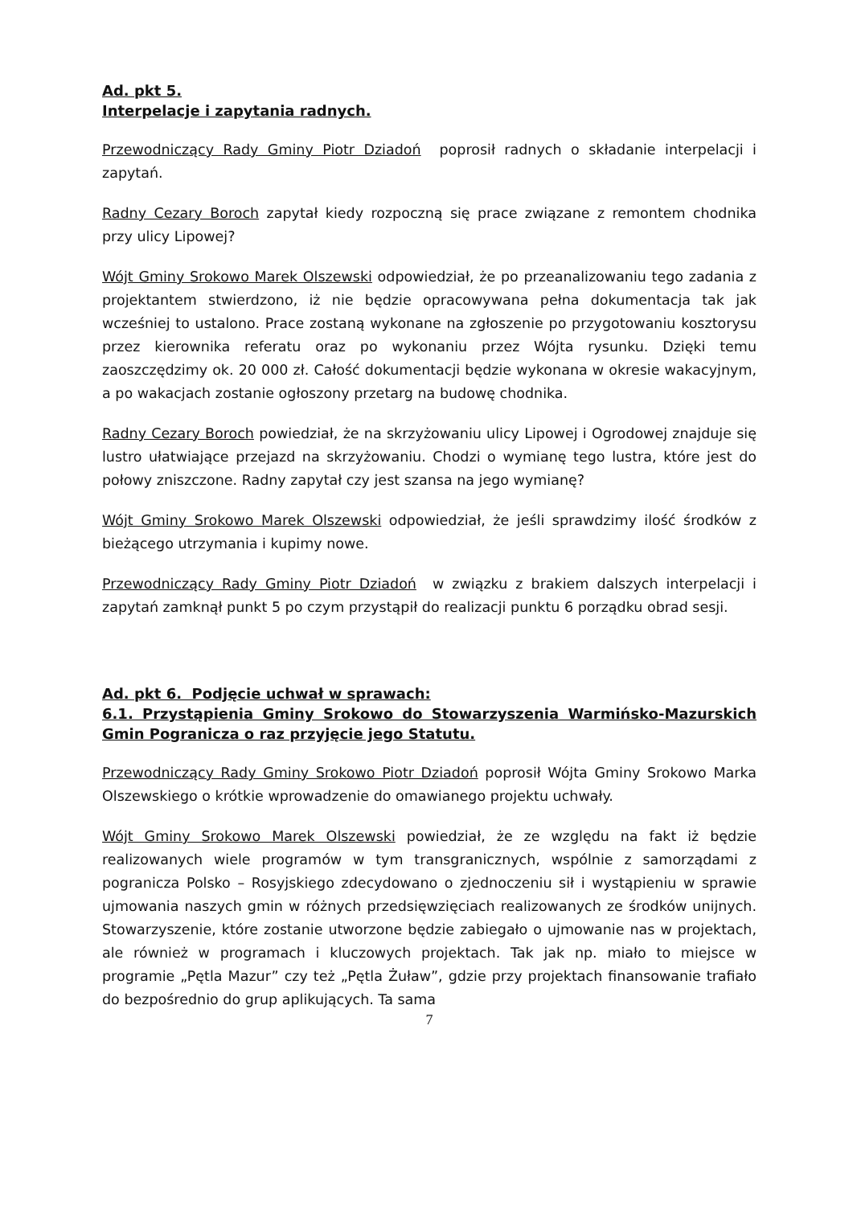Ad. pkt 5.
Interpelacje i zapytania radnych.
Przewodniczący Rady Gminy Piotr Dziadoń poprosił radnych o składanie interpelacji i zapytań.
Radny Cezary Boroch zapytał kiedy rozpoczną się prace związane z remontem chodnika przy ulicy Lipowej?
Wójt Gminy Srokowo Marek Olszewski odpowiedział, że po przeanalizowaniu tego zadania z projektantem stwierdzono, iż nie będzie opracowywana pełna dokumentacja tak jak wcześniej to ustalono. Prace zostaną wykonane na zgłoszenie po przygotowaniu kosztorysu przez kierownika referatu oraz po wykonaniu przez Wójta rysunku. Dzięki temu zaoszczędzimy ok. 20 000 zł. Całość dokumentacji będzie wykonana w okresie wakacyjnym, a po wakacjach zostanie ogłoszony przetarg na budowę chodnika.
Radny Cezary Boroch powiedział, że na skrzyżowaniu ulicy Lipowej i Ogrodowej znajduje się lustro ułatwiające przejazd na skrzyżowaniu. Chodzi o wymianę tego lustra, które jest do połowy zniszczone. Radny zapytał czy jest szansa na jego wymianę?
Wójt Gminy Srokowo Marek Olszewski odpowiedział, że jeśli sprawdzimy ilość środków z bieżącego utrzymania i kupimy nowe.
Przewodniczący Rady Gminy Piotr Dziadoń w związku z brakiem dalszych interpelacji i zapytań zamknął punkt 5 po czym przystąpił do realizacji punktu 6 porządku obrad sesji.
Ad. pkt 6. Podjęcie uchwał w sprawach:
6.1. Przystąpienia Gminy Srokowo do Stowarzyszenia Warmińsko-Mazurskich Gmin Pogranicza o raz przyjęcie jego Statutu.
Przewodniczący Rady Gminy Srokowo Piotr Dziadoń poprosił Wójta Gminy Srokowo Marka Olszewskiego o krótkie wprowadzenie do omawianego projektu uchwały.
Wójt Gminy Srokowo Marek Olszewski powiedział, że ze względu na fakt iż będzie realizowanych wiele programów w tym transgranicznych, wspólnie z samorządami z pogranicza Polsko – Rosyjskiego zdecydowano o zjednoczeniu sił i wystąpieniu w sprawie ujmowania naszych gmin w różnych przedsięwzięciach realizowanych ze środków unijnych. Stowarzyszenie, które zostanie utworzone będzie zabiegało o ujmowanie nas w projektach, ale również w programach i kluczowych projektach. Tak jak np. miało to miejsce w programie „Pętla Mazur” czy też „Pętla Żuław”, gdzie przy projektach finansowanie trafiało do bezpośrednio do grup aplikujących. Ta sama
7